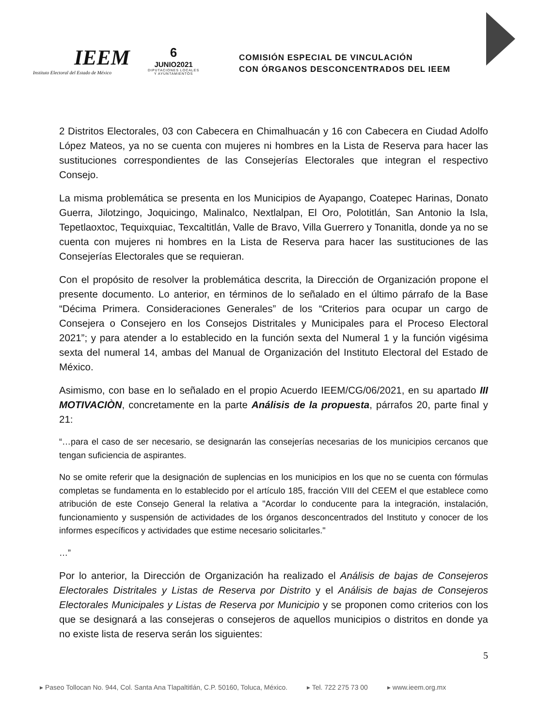IEEM
Instituto Electoral del Estado de México
6
JUNIO2021
DIPUTACIONES LOCALES
Y AYUNTAMIENTOS
COMISIÓN ESPECIAL DE VINCULACIÓN
CON ÓRGANOS DESCONCENTRADOS DEL IEEM
2 Distritos Electorales, 03 con Cabecera en Chimalhuacán y 16 con Cabecera en Ciudad Adolfo López Mateos, ya no se cuenta con mujeres ni hombres en la Lista de Reserva para hacer las sustituciones correspondientes de las Consejerías Electorales que integran el respectivo Consejo.
La misma problemática se presenta en los Municipios de Ayapango, Coatepec Harinas, Donato Guerra, Jilotzingo, Joquicingo, Malinalco, Nextlalpan, El Oro, Polotitlán, San Antonio la Isla, Tepetlaoxtoc, Tequixquiac, Texcaltitlán, Valle de Bravo, Villa Guerrero y Tonanitla, donde ya no se cuenta con mujeres ni hombres en la Lista de Reserva para hacer las sustituciones de las Consejerías Electorales que se requieran.
Con el propósito de resolver la problemática descrita, la Dirección de Organización propone el presente documento. Lo anterior, en términos de lo señalado en el último párrafo de la Base “Décima Primera. Consideraciones Generales” de los “Criterios para ocupar un cargo de Consejera o Consejero en los Consejos Distritales y Municipales para el Proceso Electoral 2021”; y para atender a lo establecido en la función sexta del Numeral 1 y la función vigésima sexta del numeral 14, ambas del Manual de Organización del Instituto Electoral del Estado de México.
Asimismo, con base en lo señalado en el propio Acuerdo IEEM/CG/06/2021, en su apartado III MOTIVACIÒN, concretamente en la parte Análisis de la propuesta, párrafos 20, parte final y 21:
“…para el caso de ser necesario, se designarán las consejerías necesarias de los municipios cercanos que tengan suficiencia de aspirantes.
No se omite referir que la designación de suplencias en los municipios en los que no se cuenta con fórmulas completas se fundamenta en lo establecido por el artículo 185, fracción VIII del CEEM el que establece como atribución de este Consejo General la relativa a "Acordar lo conducente para la integración, instalación, funcionamiento y suspensión de actividades de los órganos desconcentrados del Instituto y conocer de los informes específicos y actividades que estime necesario solicitarles."
…”
Por lo anterior, la Dirección de Organización ha realizado el Análisis de bajas de Consejeros Electorales Distritales y Listas de Reserva por Distrito y el Análisis de bajas de Consejeros Electorales Municipales y Listas de Reserva por Municipio y se proponen como criterios con los que se designará a las consejeras o consejeros de aquellos municipios o distritos en donde ya no existe lista de reserva serán los siguientes:
5
▸ Paseo Tollocan No. 944, Col. Santa Ana Tlapaltitlán, C.P. 50160, Toluca, México. ▸ Tel. 722 275 73 00 ▸ www.ieem.org.mx